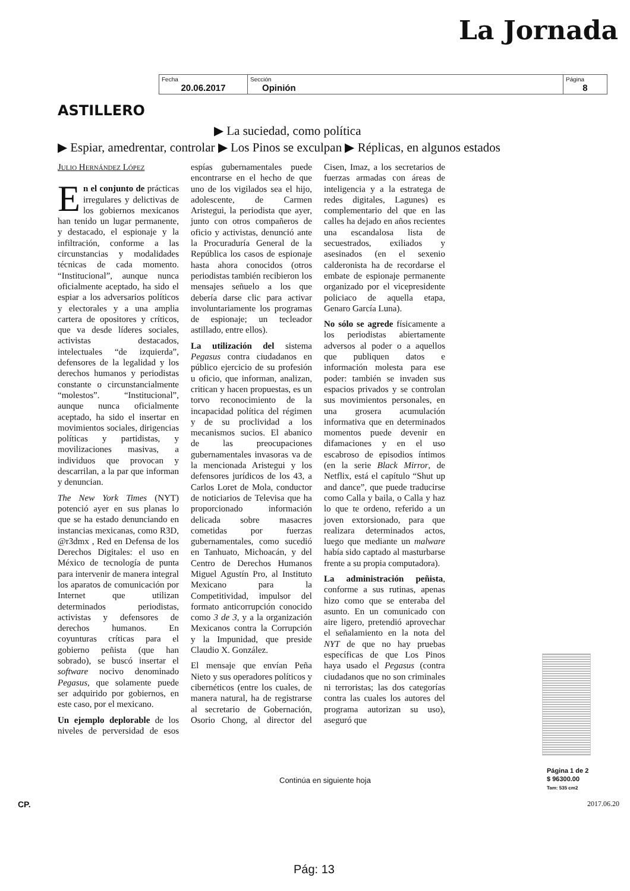La Jornada
| Fecha 20.06.2017 | Sección Opinión | Página 8 |
ASTILLERO
▶ La suciedad, como política
▶ Espiar, amedrentar, controlar ▶ Los Pinos se exculpan ▶ Réplicas, en algunos estados
Julio Hernández López
En el conjunto de prácticas irregulares y delictivas de los gobiernos mexicanos han tenido un lugar permanente, y destacado, el espionaje y la infiltración, conforme a las circunstancias y modalidades técnicas de cada momento. “Institucional”, aunque nunca oficialmente aceptado, ha sido el espiar a los adversarios políticos y electorales y a una amplia cartera de opositores y críticos, que va desde líderes sociales, activistas destacados, intelectuales “de izquierda”, defensores de la legalidad y los derechos humanos y periodistas constante o circunstancialmente “molestos”. “Institucional”, aunque nunca oficialmente aceptado, ha sido el insertar en movimientos sociales, dirigencias políticas y partidistas, y movilizaciones masivas, a individuos que provocan y descarrilan, a la par que informan y denuncian.
The New York Times (NYT) potenció ayer en sus planas lo que se ha estado denunciando en instancias mexicanas, como R3D, @r3dmx , Red en Defensa de los Derechos Digitales: el uso en México de tecnología de punta para intervenir de manera integral los aparatos de comunicación por Internet que utilizan determinados periodistas, activistas y defensores de derechos humanos. En coyunturas críticas para el gobierno peñista (que han sobrado), se buscó insertar el software nocivo denominado Pegasus, que solamente puede ser adquirido por gobiernos, en este caso, por el mexicano.
Un ejemplo deplorable de los niveles de perversidad de esos espías gubernamentales puede encontrarse en el hecho de que uno de los vigilados sea el hijo, adolescente, de Carmen Aristegui, la periodista que ayer, junto con otros compañeros de oficio y activistas, denunció ante la Procuraduría General de la República los casos de espionaje hasta ahora conocidos (otros periodistas también recibieron los mensajes señuelo a los que debería darse clic para activar involuntariamente los programas de espionaje; un tecleador astillado, entre ellos).
La utilización del sistema Pegasus contra ciudadanos en público ejercicio de su profesión u oficio, que informan, analizan, critican y hacen propuestas, es un torvo reconocimiento de la incapacidad política del régimen y de su proclividad a los mecanismos sucios. El abanico de las preocupaciones gubernamentales invasoras va de la mencionada Aristegui y los defensores jurídicos de los 43, a Carlos Loret de Mola, conductor de noticiarios de Televisa que ha proporcionado información delicada sobre masacres cometidas por fuerzas gubernamentales, como sucedió en Tanhuato, Michoacán, y del Centro de Derechos Humanos Miguel Agustín Pro, al Instituto Mexicano para la Competitividad, impulsor del formato anticorrupción conocido como 3 de 3, y a la organización Mexicanos contra la Corrupción y la Impunidad, que preside Claudio X. González.
El mensaje que envían Peña Nieto y sus operadores políticos y cibernéticos (entre los cuales, de manera natural, ha de registrarse al secretario de Gobernación, Osorio Chong, al director del Cisen, Imaz, a los secretarios de fuerzas armadas con áreas de inteligencia y a la estratega de redes digitales, Lagunes) es complementario del que en las calles ha dejado en años recientes una escandalosa lista de secuestrados, exiliados y asesinados (en el sexenio calderonista ha de recordarse el embate de espionaje permanente organizado por el vicepresidente policiaco de aquella etapa, Genaro García Luna).
No sólo se agrede físicamente a los periodistas abiertamente adversos al poder o a aquellos que publiquen datos e información molesta para ese poder: también se invaden sus espacios privados y se controlan sus movimientos personales, en una grosera acumulación informativa que en determinados momentos puede devenir en difamaciones y en el uso escabroso de episodios íntimos (en la serie Black Mirror, de Netflix, está el capítulo “Shut up and dance”, que puede traducirse como Calla y baila, o Calla y haz lo que te ordeno, referido a un joven extorsionado, para que realizara determinados actos, luego que mediante un malware había sido captado al masturbarse frente a su propia computadora).
La administración peñista, conforme a sus rutinas, apenas hizo como que se enteraba del asunto. En un comunicado con aire ligero, pretendió aprovechar el señalamiento en la nota del NYT de que no hay pruebas específicas de que Los Pinos haya usado el Pegasus (contra ciudadanos que no son criminales ni terroristas; las dos categorías contra las cuales los autores del programa autorizan su uso), aseguró que
Página 1 de 2
$ 96300.00
Tam: 535 cm2
Continúa en siguiente hoja
CP. 2017.06.20
Pág: 13